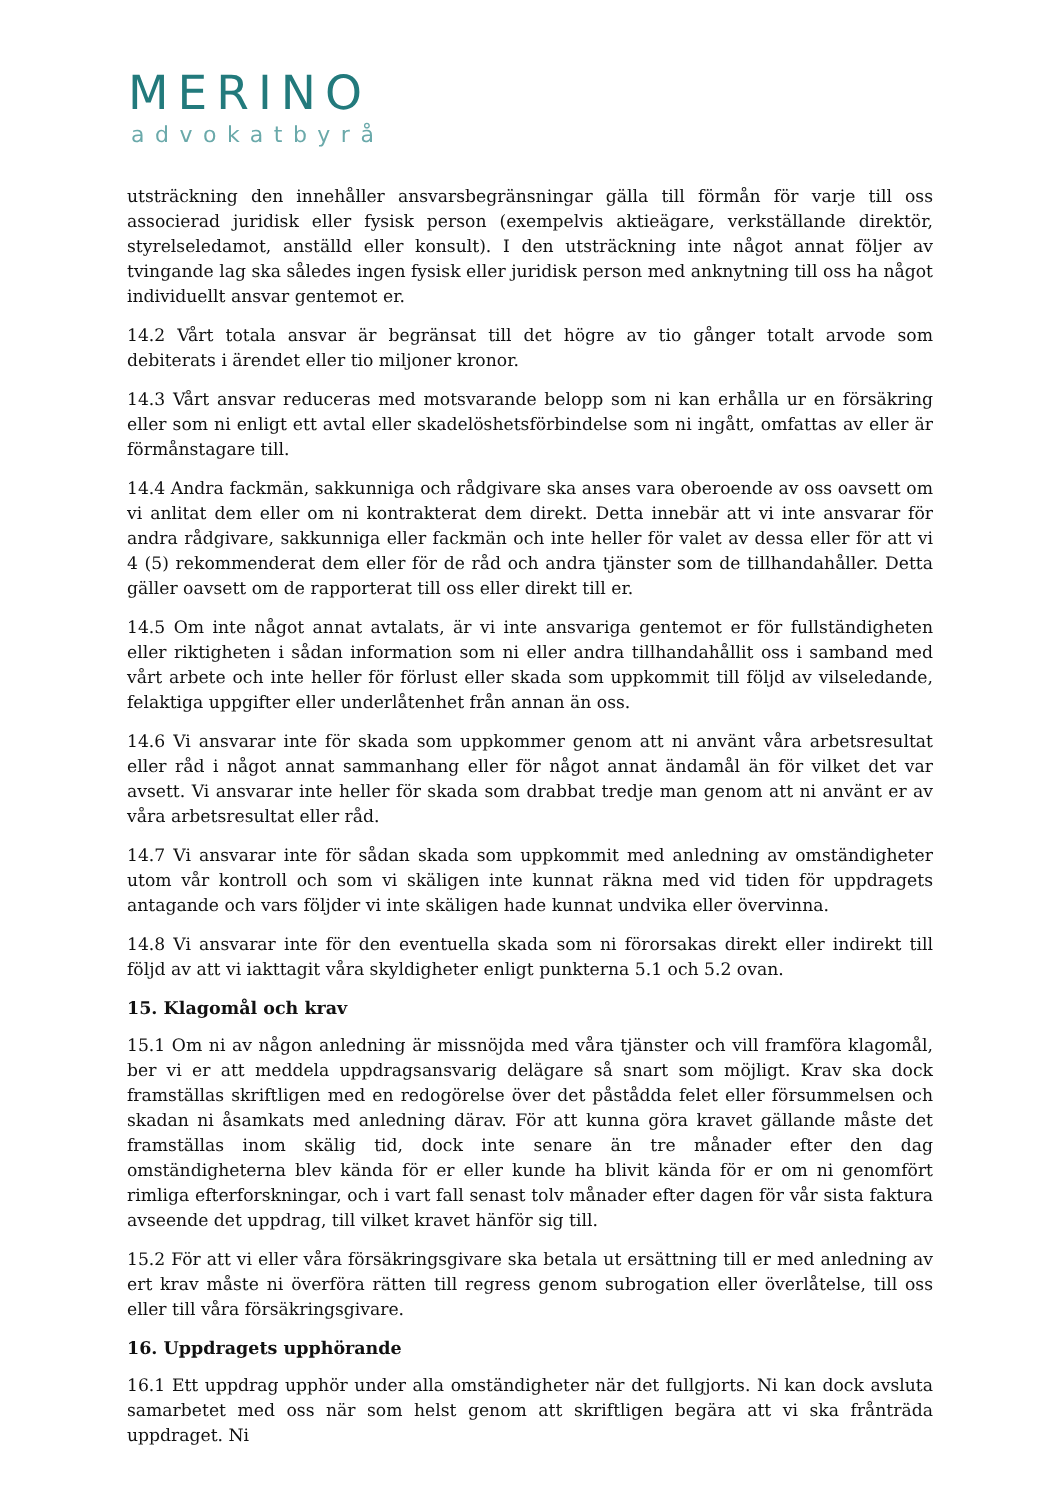MERINO
advokatbyrå
utsträckning den innehåller ansvarsbegränsningar gälla till förmån för varje till oss associerad juridisk eller fysisk person (exempelvis aktieägare, verkställande direktör, styrelseledamot, anställd eller konsult). I den utsträckning inte något annat följer av tvingande lag ska således ingen fysisk eller juridisk person med anknytning till oss ha något individuellt ansvar gentemot er.
14.2 Vårt totala ansvar är begränsat till det högre av tio gånger totalt arvode som debiterats i ärendet eller tio miljoner kronor.
14.3 Vårt ansvar reduceras med motsvarande belopp som ni kan erhålla ur en försäkring eller som ni enligt ett avtal eller skadelöshetsförbindelse som ni ingått, omfattas av eller är förmånstagare till.
14.4 Andra fackmän, sakkunniga och rådgivare ska anses vara oberoende av oss oavsett om vi anlitat dem eller om ni kontrakterat dem direkt. Detta innebär att vi inte ansvarar för andra rådgivare, sakkunniga eller fackmän och inte heller för valet av dessa eller för att vi 4 (5) rekommenderat dem eller för de råd och andra tjänster som de tillhandahåller. Detta gäller oavsett om de rapporterat till oss eller direkt till er.
14.5 Om inte något annat avtalats, är vi inte ansvariga gentemot er för fullständigheten eller riktigheten i sådan information som ni eller andra tillhandahållit oss i samband med vårt arbete och inte heller för förlust eller skada som uppkommit till följd av vilseledande, felaktiga uppgifter eller underlåtenhet från annan än oss.
14.6 Vi ansvarar inte för skada som uppkommer genom att ni använt våra arbetsresultat eller råd i något annat sammanhang eller för något annat ändamål än för vilket det var avsett. Vi ansvarar inte heller för skada som drabbat tredje man genom att ni använt er av våra arbetsresultat eller råd.
14.7 Vi ansvarar inte för sådan skada som uppkommit med anledning av omständigheter utom vår kontroll och som vi skäligen inte kunnat räkna med vid tiden för uppdragets antagande och vars följder vi inte skäligen hade kunnat undvika eller övervinna.
14.8 Vi ansvarar inte för den eventuella skada som ni förorsakas direkt eller indirekt till följd av att vi iakttagit våra skyldigheter enligt punkterna 5.1 och 5.2 ovan.
15. Klagomål och krav
15.1 Om ni av någon anledning är missnöjda med våra tjänster och vill framföra klagomål, ber vi er att meddela uppdragsansvarig delägare så snart som möjligt. Krav ska dock framställas skriftligen med en redogörelse över det påstådda felet eller försummelsen och skadan ni åsamkats med anledning därav. För att kunna göra kravet gällande måste det framställas inom skälig tid, dock inte senare än tre månader efter den dag omständigheterna blev kända för er eller kunde ha blivit kända för er om ni genomfört rimliga efterforskningar, och i vart fall senast tolv månader efter dagen för vår sista faktura avseende det uppdrag, till vilket kravet hänför sig till.
15.2 För att vi eller våra försäkringsgivare ska betala ut ersättning till er med anledning av ert krav måste ni överföra rätten till regress genom subrogation eller överlåtelse, till oss eller till våra försäkringsgivare.
16. Uppdragets upphörande
16.1 Ett uppdrag upphör under alla omständigheter när det fullgjorts. Ni kan dock avsluta samarbetet med oss när som helst genom att skriftligen begära att vi ska frånträda uppdraget. Ni